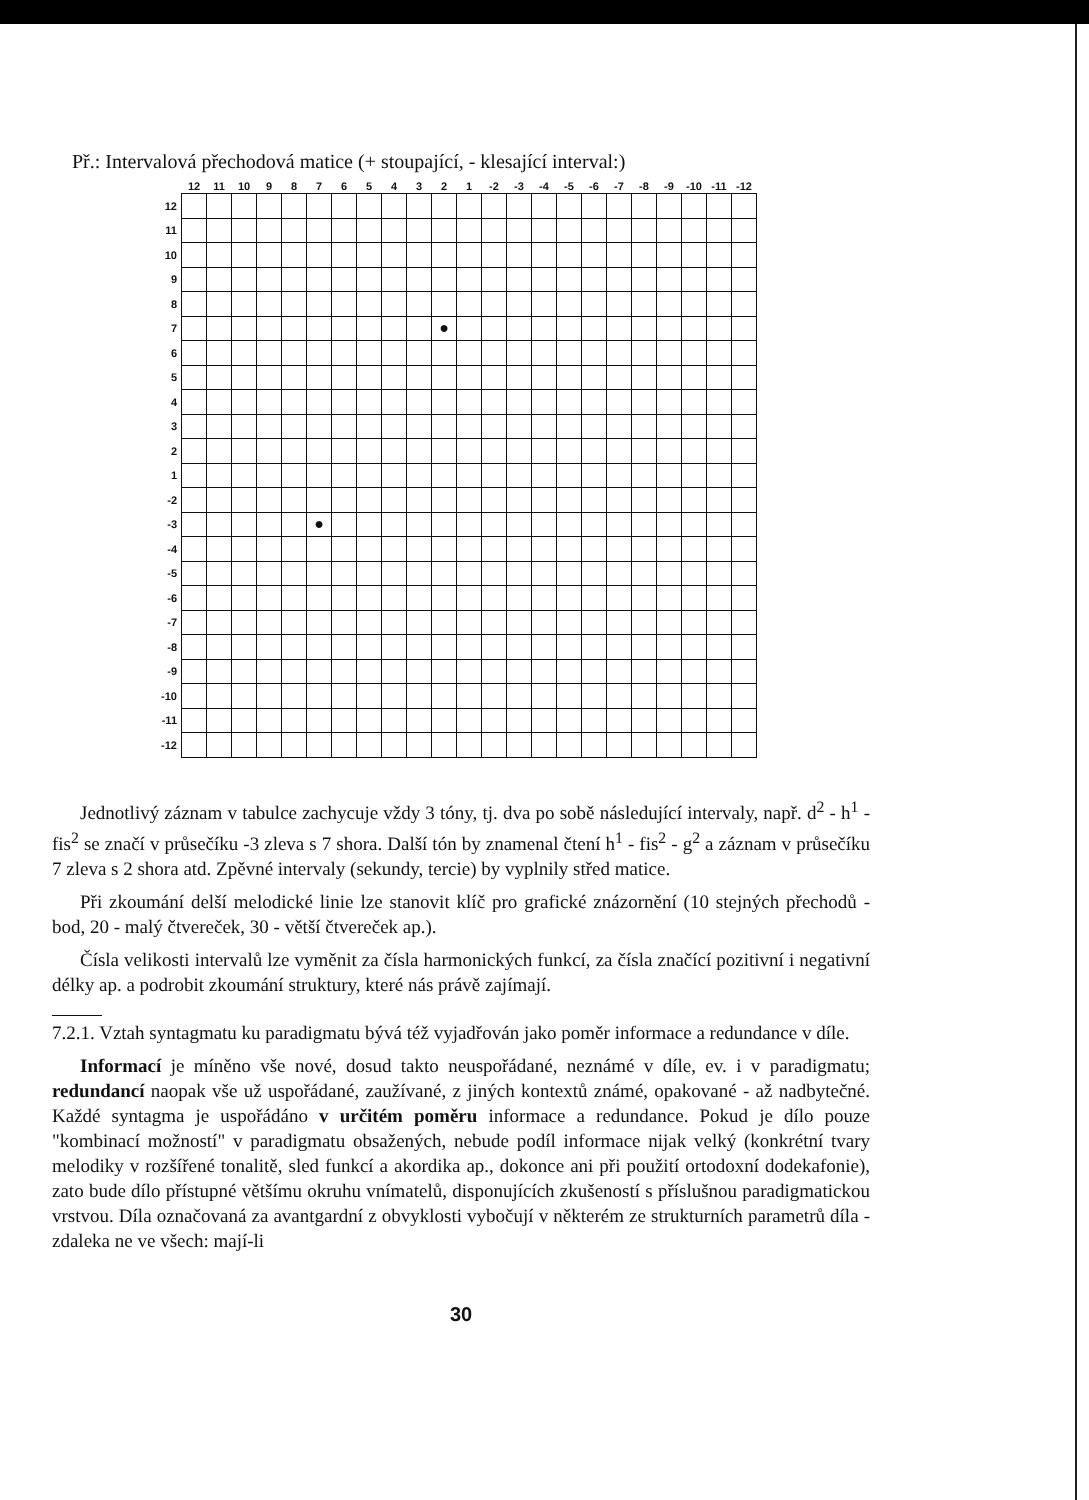Př.: Intervalová přechodová matice (+ stoupající, - klesající interval:)
| | 12 | 11 | 10 | 9 | 8 | 7 | 6 | 5 | 4 | 3 | 2 | 1 | -2 | -3 | -4 | -5 | -6 | -7 | -8 | -9 | -10 | -11 | -12 |
| --- | --- | --- | --- | --- | --- | --- | --- | --- | --- | --- | --- | --- | --- | --- | --- | --- | --- | --- | --- | --- | --- | --- | --- |
| 12 | | | | | | | | | | | | | | | | | | | | | | | |
| 11 | | | | | | | | | | | | | | | | | | | | | | | |
| 10 | | | | | | | | | | | | | | | | | | | | | | | |
| 9 | | | | | | | | | | | | | | | | | | | | | | | |
| 8 | | | | | | | | | | | | | | | | | | | | | | | |
| 7 | | | | | | | | | | | ● | | | | | | | | | | | | |
| 6 | | | | | | | | | | | | | | | | | | | | | | | |
| 5 | | | | | | | | | | | | | | | | | | | | | | | |
| 4 | | | | | | | | | | | | | | | | | | | | | | | |
| 3 | | | | | | | | | | | | | | | | | | | | | | | |
| 2 | | | | | | | | | | | | | | | | | | | | | | | |
| 1 | | | | | | | | | | | | | | | | | | | | | | | |
| -2 | | | | | | | | | | | | | | | | | | | | | | | |
| -3 | | | | | | ● | | | | | | | | | | | | | | | | | |
| -4 | | | | | | | | | | | | | | | | | | | | | | | |
| -5 | | | | | | | | | | | | | | | | | | | | | | | |
| -6 | | | | | | | | | | | | | | | | | | | | | | | |
| -7 | | | | | | | | | | | | | | | | | | | | | | | |
| -8 | | | | | | | | | | | | | | | | | | | | | | | |
| -9 | | | | | | | | | | | | | | | | | | | | | | | |
| -10 | | | | | | | | | | | | | | | | | | | | | | | |
| -11 | | | | | | | | | | | | | | | | | | | | | | | |
| -12 | | | | | | | | | | | | | | | | | | | | | | | |
Jednotlivý záznam v tabulce zachycuje vždy 3 tóny, tj. dva po sobě následující intervaly, např. d<sup>2</sup> - h<sup>1</sup> - fis<sup>2</sup> se značí v průsečíku -3 zleva s 7 shora. Další tón by znamenal čtení h<sup>1</sup> - fis<sup>2</sup> - g<sup>2</sup> a záznam v průsečíku 7 zleva s 2 shora atd. Zpěvné intervaly (sekundy, tercie) by vyplnily střed matice.
Při zkoumání delší melodické linie lze stanovit klíč pro grafické znázornění (10 stejných přechodů - bod, 20 - malý čtvereček, 30 - větší čtvereček ap.).
Čísla velikosti intervalů lze vyměnit za čísla harmonických funkcí, za čísla značící pozitivní i negativní délky ap. a podrobit zkoumání struktury, které nás právě zajímají.
7.2.1. Vztah syntagmatu ku paradigmatu bývá též vyjadřován jako poměr informace a redundance v díle.
Informací je míněno vše nové, dosud takto neuspořádané, neznámé v díle, ev. i v paradigmatu; redundancí naopak vše už uspořádané, zaužívané, z jiných kontextů známé, opakované - až nadbytečné. Každé syntagma je uspořádáno v určitém poměru informace a redundance. Pokud je dílo pouze "kombinací možností" v paradigmatu obsažených, nebude podíl informace nijak velký (konkrétní tvary melodiky v rozšířené tonalitě, sled funkcí a akordika ap., dokonce ani při použití ortodoxní dodekafonie), zato bude dílo přístupné většímu okruhu vnímatelů, disponujících zkušeností s příslušnou paradigmatickou vrstvou. Díla označovaná za avantgardní z obvyklosti vybočují v některém ze strukturních parametrů díla - zdaleka ne ve všech: mají-li
30